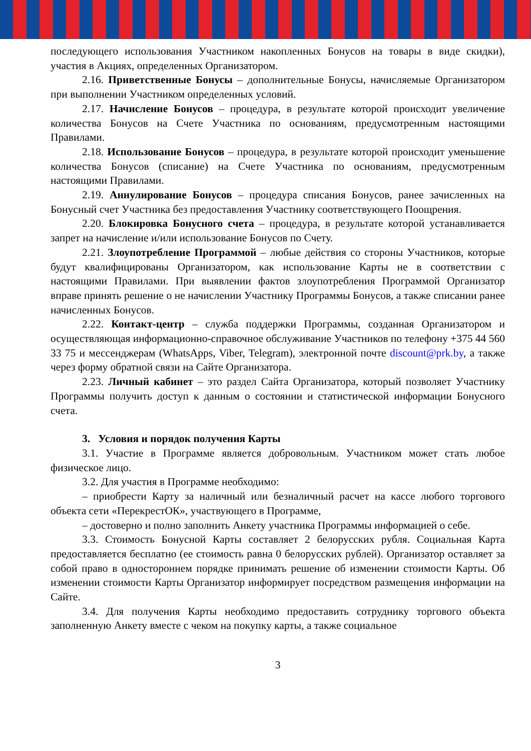последующего использования Участником накопленных Бонусов на товары в виде скидки), участия в Акциях, определенных Организатором.
2.16. Приветственные Бонусы – дополнительные Бонусы, начисляемые Организатором при выполнении Участником определенных условий.
2.17. Начисление Бонусов – процедура, в результате которой происходит увеличение количества Бонусов на Счете Участника по основаниям, предусмотренным настоящими Правилами.
2.18. Использование Бонусов – процедура, в результате которой происходит уменьшение количества Бонусов (списание) на Счете Участника по основаниям, предусмотренным настоящими Правилами.
2.19. Аннулирование Бонусов – процедура списания Бонусов, ранее зачисленных на Бонусный счет Участника без предоставления Участнику соответствующего Поощрения.
2.20. Блокировка Бонусного счета – процедура, в результате которой устанавливается запрет на начисление и/или использование Бонусов по Счету.
2.21. Злоупотребление Программой – любые действия со стороны Участников, которые будут квалифицированы Организатором, как использование Карты не в соответствии с настоящими Правилами. При выявлении фактов злоупотребления Программой Организатор вправе принять решение о не начислении Участнику Программы Бонусов, а также списании ранее начисленных Бонусов.
2.22. Контакт-центр – служба поддержки Программы, созданная Организатором и осуществляющая информационно-справочное обслуживание Участников по телефону +375 44 560 33 75 и мессенджерам (WhatsApps, Viber, Telegram), электронной почте discount@prk.by, а также через форму обратной связи на Сайте Организатора.
2.23. Личный кабинет – это раздел Сайта Организатора, который позволяет Участнику Программы получить доступ к данным о состоянии и статистической информации Бонусного счета.
3. Условия и порядок получения Карты
3.1. Участие в Программе является добровольным. Участником может стать любое физическое лицо.
3.2. Для участия в Программе необходимо:
– приобрести Карту за наличный или безналичный расчет на кассе любого торгового объекта сети «ПерекрестОК», участвующего в Программе,
– достоверно и полно заполнить Анкету участника Программы информацией о себе.
3.3. Стоимость Бонусной Карты составляет 2 белорусских рубля. Социальная Карта предоставляется бесплатно (ее стоимость равна 0 белорусских рублей). Организатор оставляет за собой право в одностороннем порядке принимать решение об изменении стоимости Карты. Об изменении стоимости Карты Организатор информирует посредством размещения информации на Сайте.
3.4. Для получения Карты необходимо предоставить сотруднику торгового объекта заполненную Анкету вместе с чеком на покупку карты, а также социальное
3